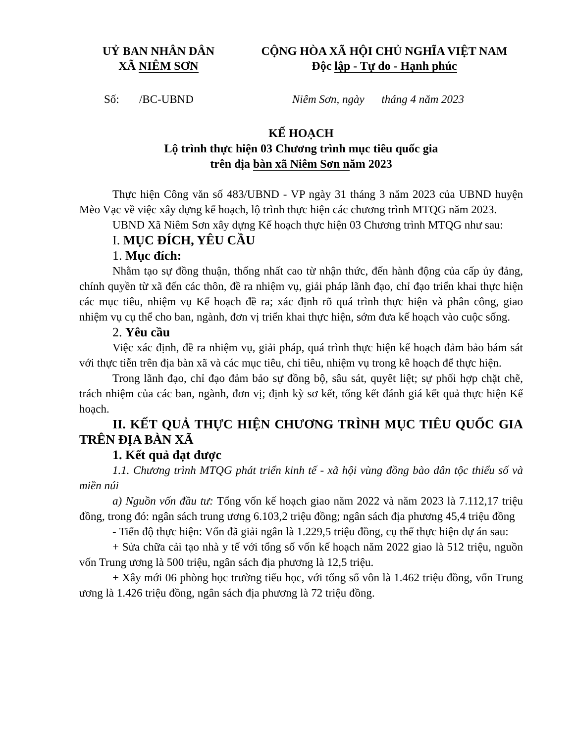UỶ BAN NHÂN DÂN
XÃ NIÊM SƠN
CỘNG HÒA XÃ HỘI CHỦ NGHĨA VIỆT NAM
Độc lập - Tự do - Hạnh phúc
Số: /BC-UBND Niêm Sơn, ngày tháng 4 năm 2023
KẾ HOẠCH
Lộ trình thực hiện 03 Chương trình mục tiêu quốc gia
trên địa bàn xã Niêm Sơn năm 2023
Thực hiện Công văn số 483/UBND - VP ngày 31 tháng 3 năm 2023 của UBND huyện Mèo Vạc về việc xây dựng kế hoạch, lộ trình thực hiện các chương trình MTQG năm 2023.
UBND Xã Niêm Sơn xây dựng Kế hoạch thực hiện 03 Chương trình MTQG như sau:
I. MỤC ĐÍCH, YÊU CẦU
1. Mục đích:
Nhằm tạo sự đồng thuận, thống nhất cao từ nhận thức, đến hành động của cấp ủy đảng, chính quyền từ xã đến các thôn, đề ra nhiệm vụ, giải pháp lãnh đạo, chỉ đạo triển khai thực hiện các mục tiêu, nhiệm vụ Kế hoạch đề ra; xác định rõ quá trình thực hiện và phân công, giao nhiệm vụ cụ thể cho ban, ngành, đơn vị triển khai thực hiện, sớm đưa kế hoạch vào cuộc sống.
2. Yêu cầu
Việc xác định, đề ra nhiệm vụ, giải pháp, quá trình thực hiện kế hoạch đảm bảo bám sát với thực tiễn trên địa bàn xã và các mục tiêu, chỉ tiêu, nhiệm vụ trong kê hoạch để thực hiện.
Trong lãnh đạo, chỉ đạo đảm bảo sự đồng bộ, sâu sát, quyêt liệt; sự phối hợp chặt chẽ, trách nhiệm của các ban, ngành, đơn vị; định kỳ sơ kết, tổng kết đánh giá kết quả thực hiện Kế hoạch.
II. KẾT QUẢ THỰC HIỆN CHƯƠNG TRÌNH MỤC TIÊU QUỐC GIA TRÊN ĐỊA BÀN XÃ
1. Kết quả đạt được
1.1. Chương trình MTQG phát triển kinh tế - xã hội vùng đồng bào dân tộc thiểu số và miền núi
a) Nguồn vốn đầu tư: Tổng vốn kế hoạch giao năm 2022 và năm 2023 là 7.112,17 triệu đồng, trong đó: ngân sách trung ương 6.103,2 triệu đồng; ngân sách địa phương 45,4 triệu đồng
- Tiến độ thực hiện: Vốn đã giải ngân là 1.229,5 triệu đồng, cụ thể thực hiện dự án sau:
+ Sửa chữa cải tạo nhà y tế với tổng số vốn kế hoạch năm 2022 giao là 512 triệu, nguồn vốn Trung ương là 500 triệu, ngân sách địa phương là 12,5 triệu.
+ Xây mới 06 phòng học trường tiểu học, với tổng số vôn là 1.462 triệu đồng, vốn Trung ương là 1.426 triệu đồng, ngân sách địa phương là 72 triệu đồng.